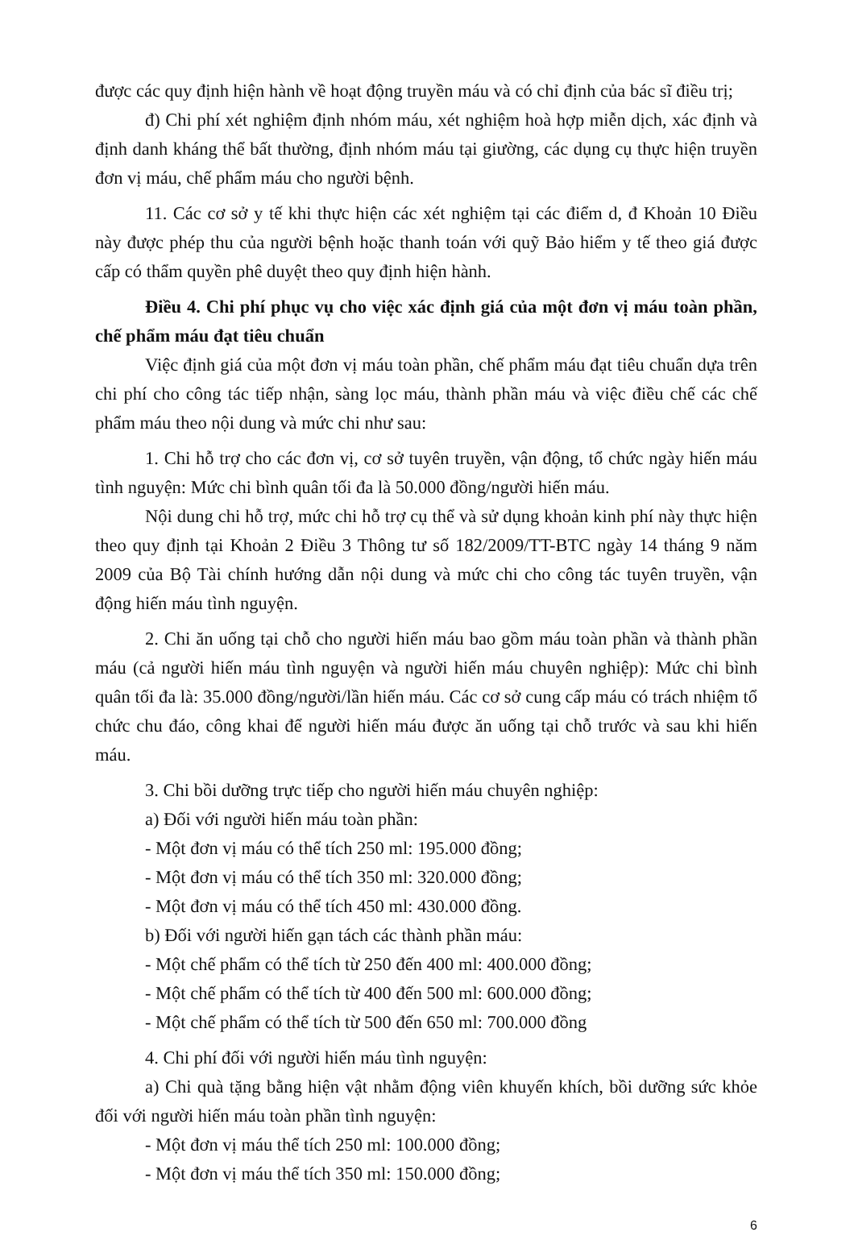được các quy định hiện hành về hoạt động truyền máu và có chỉ định của bác sĩ điều trị;
đ) Chi phí xét nghiệm định nhóm máu, xét nghiệm hoà hợp miễn dịch, xác định và định danh kháng thể bất thường, định nhóm máu tại giường, các dụng cụ thực hiện truyền đơn vị máu, chế phẩm máu cho người bệnh.
11. Các cơ sở y tế khi thực hiện các xét nghiệm tại các điểm d, đ Khoản 10 Điều này được phép thu của người bệnh hoặc thanh toán với quỹ Bảo hiểm y tế theo giá được cấp có thẩm quyền phê duyệt theo quy định hiện hành.
Điều 4. Chi phí phục vụ cho việc xác định giá của một đơn vị máu toàn phần, chế phẩm máu đạt tiêu chuẩn
Việc định giá của một đơn vị máu toàn phần, chế phẩm máu đạt tiêu chuẩn dựa trên chi phí cho công tác tiếp nhận, sàng lọc máu, thành phần máu và việc điều chế các chế phẩm máu theo nội dung và mức chi như sau:
1. Chi hỗ trợ cho các đơn vị, cơ sở tuyên truyền, vận động, tổ chức ngày hiến máu tình nguyện: Mức chi bình quân tối đa là 50.000 đồng/người hiến máu.
Nội dung chi hỗ trợ, mức chi hỗ trợ cụ thể và sử dụng khoản kinh phí này thực hiện theo quy định tại Khoản 2 Điều 3 Thông tư số 182/2009/TT-BTC ngày 14 tháng 9 năm 2009 của Bộ Tài chính hướng dẫn nội dung và mức chi cho công tác tuyên truyền, vận động hiến máu tình nguyện.
2. Chi ăn uống tại chỗ cho người hiến máu bao gồm máu toàn phần và thành phần máu (cả người hiến máu tình nguyện và người hiến máu chuyên nghiệp): Mức chi bình quân tối đa là: 35.000 đồng/người/lần hiến máu. Các cơ sở cung cấp máu có trách nhiệm tổ chức chu đáo, công khai để người hiến máu được ăn uống tại chỗ trước và sau khi hiến máu.
3. Chi bồi dưỡng trực tiếp cho người hiến máu chuyên nghiệp:
a) Đối với người hiến máu toàn phần:
- Một đơn vị máu có thể tích 250 ml: 195.000 đồng;
- Một đơn vị máu có thể tích 350 ml: 320.000 đồng;
- Một đơn vị máu có thể tích 450 ml: 430.000 đồng.
b) Đối với người hiến gạn tách các thành phần máu:
- Một chế phẩm có thể tích từ 250 đến 400 ml: 400.000 đồng;
- Một chế phẩm có thể tích từ 400 đến 500 ml: 600.000 đồng;
- Một chế phẩm có thể tích từ 500 đến 650 ml: 700.000 đồng
4. Chi phí đối với người hiến máu tình nguyện:
a) Chi quà tặng bằng hiện vật nhằm động viên khuyến khích, bồi dưỡng sức khỏe đối với người hiến máu toàn phần tình nguyện:
- Một đơn vị máu thể tích 250 ml: 100.000 đồng;
- Một đơn vị máu thể tích 350 ml: 150.000 đồng;
6